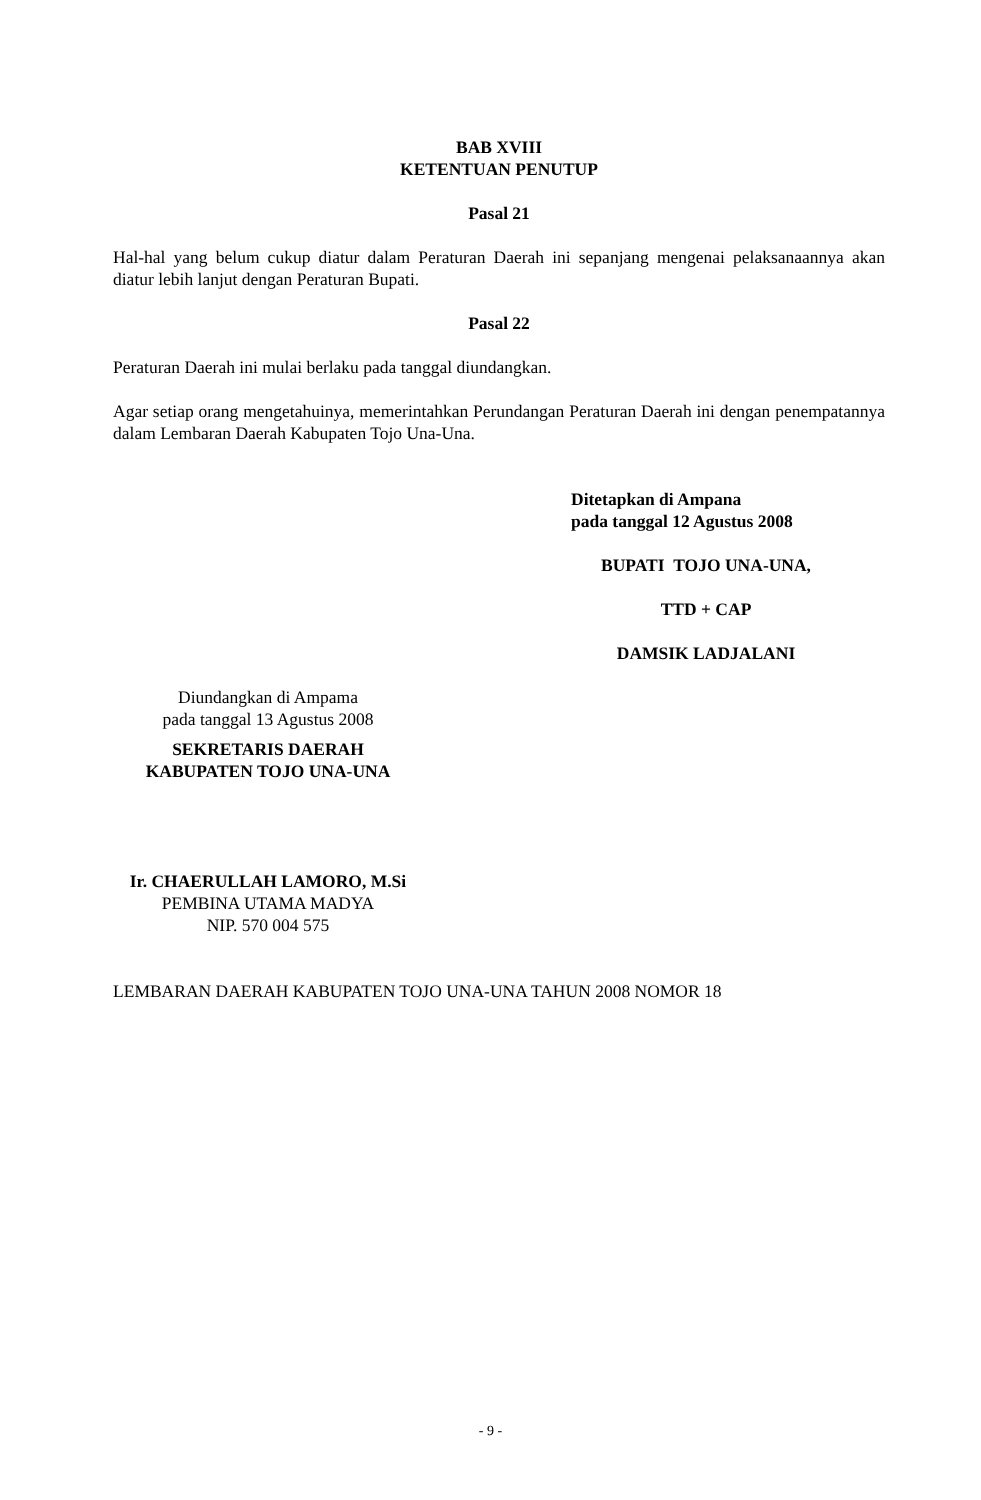BAB XVIII
KETENTUAN PENUTUP
Pasal 21
Hal-hal yang belum cukup diatur dalam Peraturan Daerah ini sepanjang mengenai pelaksanaannya akan diatur lebih lanjut dengan Peraturan Bupati.
Pasal 22
Peraturan Daerah ini mulai berlaku pada tanggal diundangkan.
Agar setiap orang mengetahuinya, memerintahkan Perundangan Peraturan Daerah ini dengan penempatannya dalam Lembaran Daerah Kabupaten Tojo Una-Una.
Ditetapkan di Ampana
pada tanggal 12 Agustus 2008
BUPATI TOJO UNA-UNA,
TTD + CAP
DAMSIK LADJALANI
Diundangkan di Ampama
pada tanggal 13 Agustus 2008
SEKRETARIS DAERAH
KABUPATEN TOJO UNA-UNA
Ir. CHAERULLAH LAMORO, M.Si
PEMBINA UTAMA MADYA
NIP. 570 004 575
LEMBARAN DAERAH KABUPATEN TOJO UNA-UNA TAHUN 2008 NOMOR 18
- 9 -